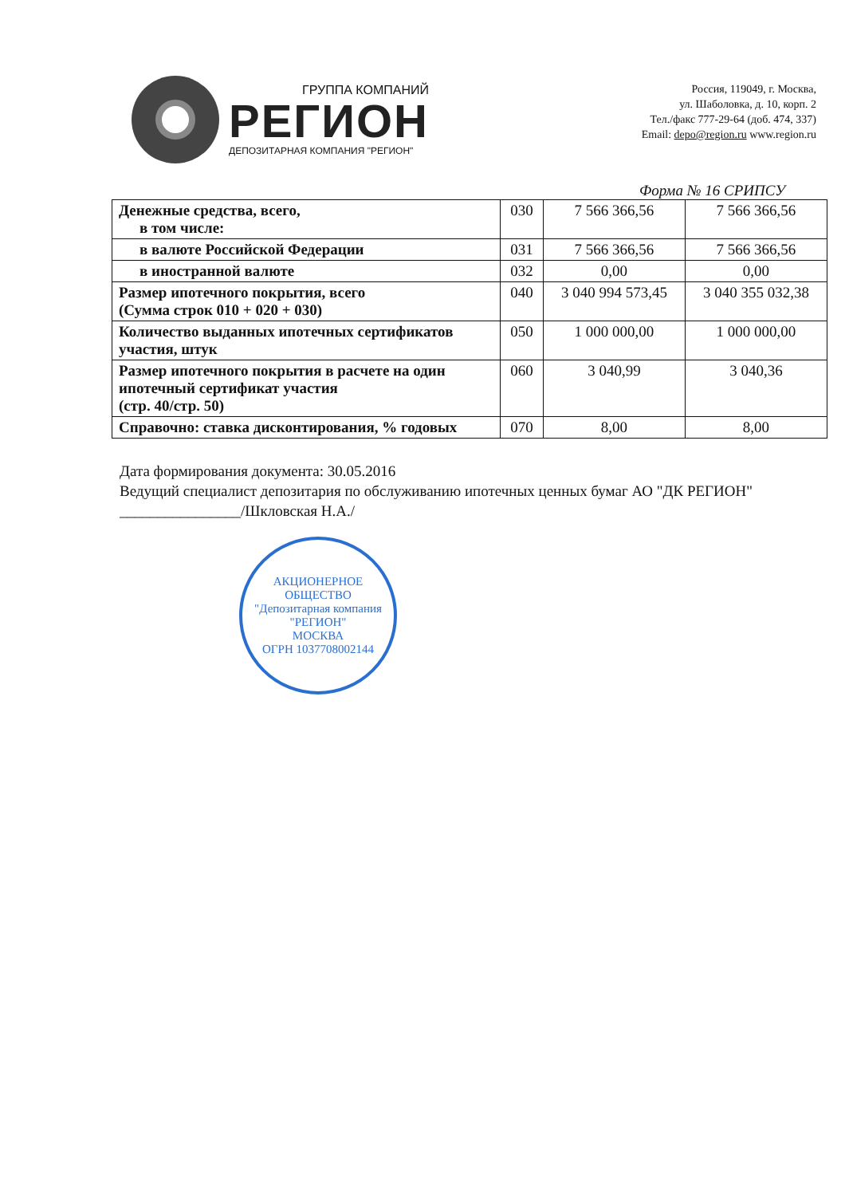ГРУППА КОМПАНИЙ
РЕГИОН
ДЕПОЗИТАРНАЯ КОМПАНИЯ "РЕГИОН"
Россия, 119049, г. Москва,
ул. Шаболовка, д. 10, корп. 2
Тел./факс 777-29-64 (доб. 474, 337)
Email: depo@region.ru www.region.ru
Форма № 16 СРИПСУ
| Денежные средства, всего, в том числе: | 030 | 7 566 366,56 | 7 566 366,56 |
| в валюте Российской Федерации | 031 | 7 566 366,56 | 7 566 366,56 |
| в иностранной валюте | 032 | 0,00 | 0,00 |
| Размер ипотечного покрытия, всего (Сумма строк 010 + 020 + 030) | 040 | 3 040 994 573,45 | 3 040 355 032,38 |
| Количество выданных ипотечных сертификатов участия, штук | 050 | 1 000 000,00 | 1 000 000,00 |
| Размер ипотечного покрытия в расчете на один ипотечный сертификат участия (стр. 40/стр. 50) | 060 | 3 040,99 | 3 040,36 |
| Справочно: ставка дисконтирования, % годовых | 070 | 8,00 | 8,00 |
Дата формирования документа: 30.05.2016
Ведущий специалист депозитария по обслуживанию ипотечных ценных бумаг АО "ДК РЕГИОН" ________________/Шкловская Н.А./
АКЦИОНЕРНОЕ ОБЩЕСТВО
"Депозитарная компания
"РЕГИОН"
МОСКВА
ОГРН 1037708002144